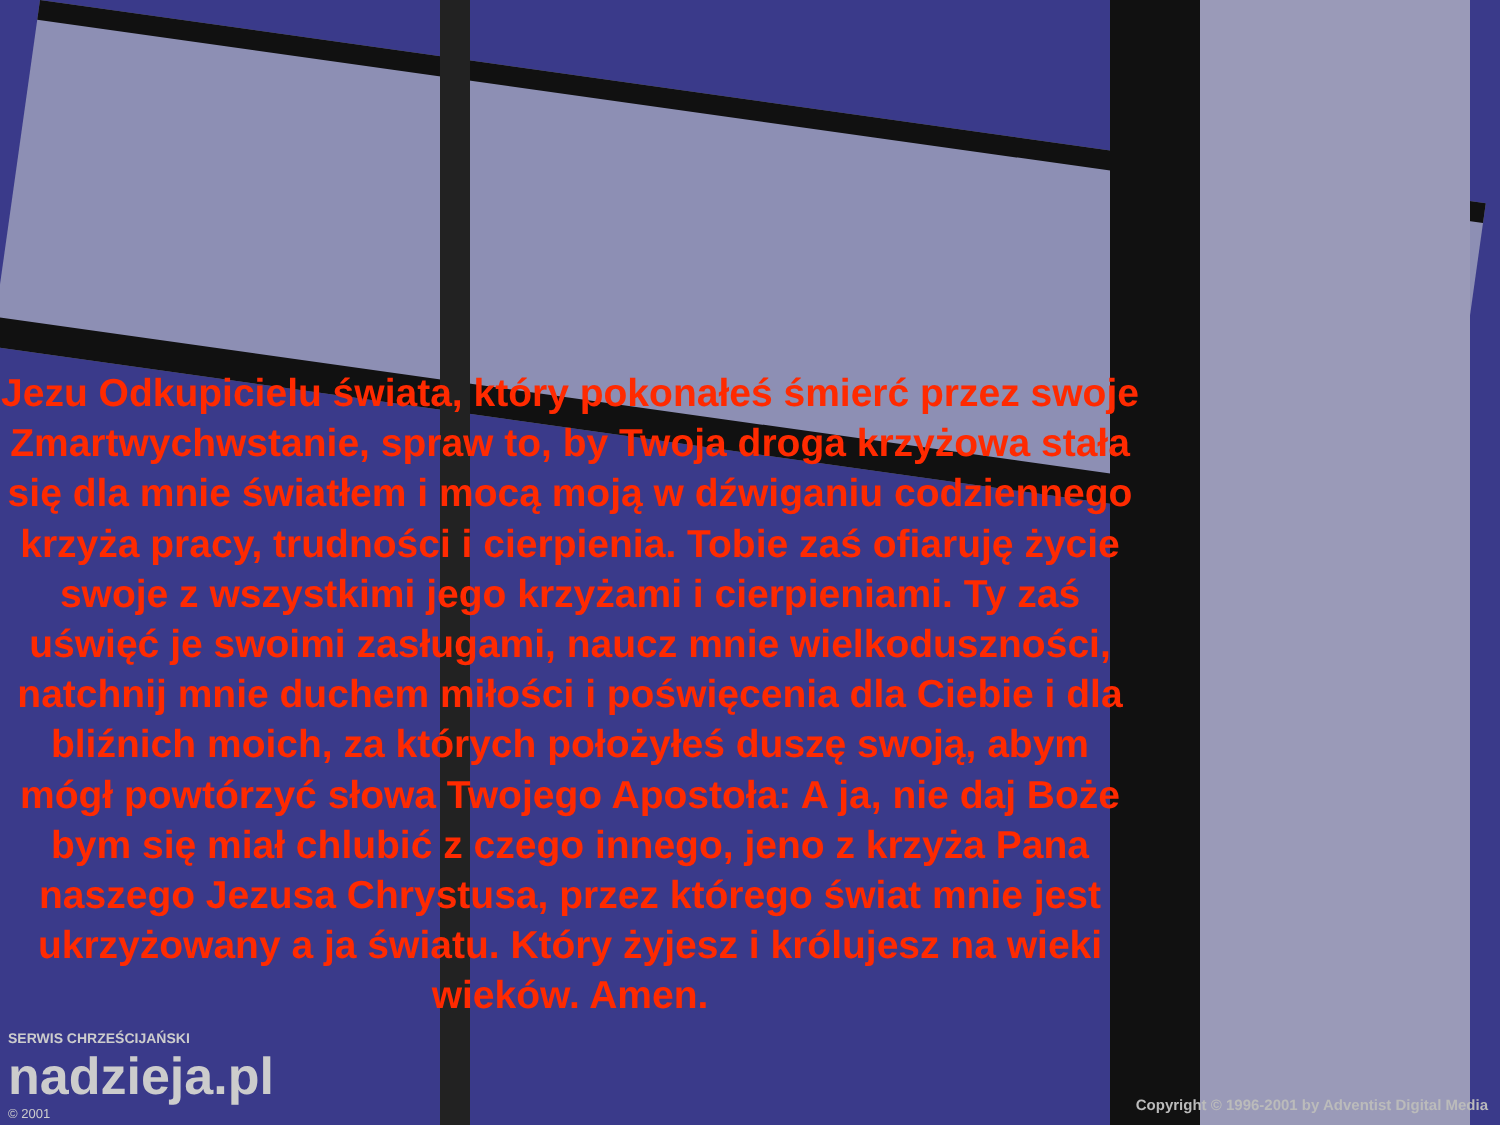Jezu Odkupicielu świata, który pokonałeś śmierć przez swoje Zmartwychwstanie, spraw to, by Twoja droga krzyżowa stała się dla mnie światłem i mocą moją w dźwiganiu codziennego krzyża pracy, trudności i cierpienia. Tobie zaś ofiaruję życie swoje z wszystkimi jego krzyżami i cierpieniami. Ty zaś uświęć je swoimi zasługami, naucz mnie wielkoduszności, natchnij mnie duchem miłości i poświęcenia dla Ciebie i dla bliźnich moich, za których położyłeś duszę swoją, abym mógł powtórzyć słowa Twojego Apostoła: A ja, nie daj Boże bym się miał chlubić z czego innego, jeno z krzyża Pana naszego Jezusa Chrystusa, przez którego świat mnie jest ukrzyżowany a ja światu. Który żyjesz i królujesz na wieki wieków. Amen.
SERWIS CHRZEŚCIJAŃSKI
nadzieja.pl
© 2001
Copyright © 1996-2001 by Adventist Digital Media